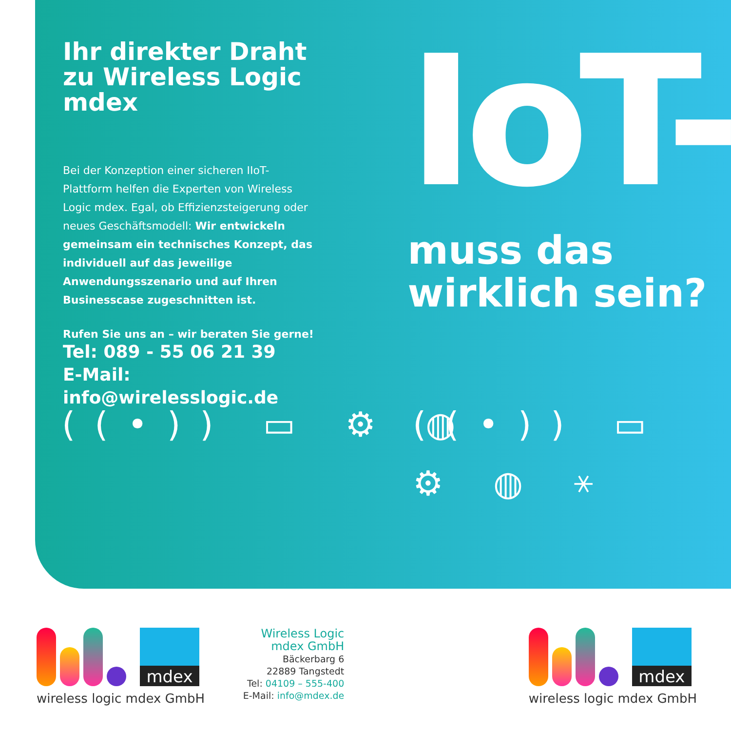Ihr direkter Draht zu Wireless Logic mdex
Bei der Konzeption einer sicheren IIoT-Plattform helfen die Experten von Wireless Logic mdex. Egal, ob Effizienzsteigerung oder neues Geschäftsmodell: Wir entwickeln gemeinsam ein technisches Konzept, das individuell auf das jeweilige Anwendungsszenario und auf Ihren Businesscase zugeschnitten ist.
Rufen Sie uns an – wir beraten Sie gerne!
Tel: 089 - 55 06 21 39
E-Mail: info@wirelesslogic.de
IoT-
muss das
wirklich sein?
((•)) ▭ ⚙ ◍ ((•)) ▭ ⚙ ◍ ⚹
mdex
wireless logic mdex GmbH
Wireless Logic
mdex GmbH
Bäckerbarg 6
22889 Tangstedt
Tel: 04109 – 555-400
E-Mail: info@mdex.de
mdex
wireless logic mdex GmbH